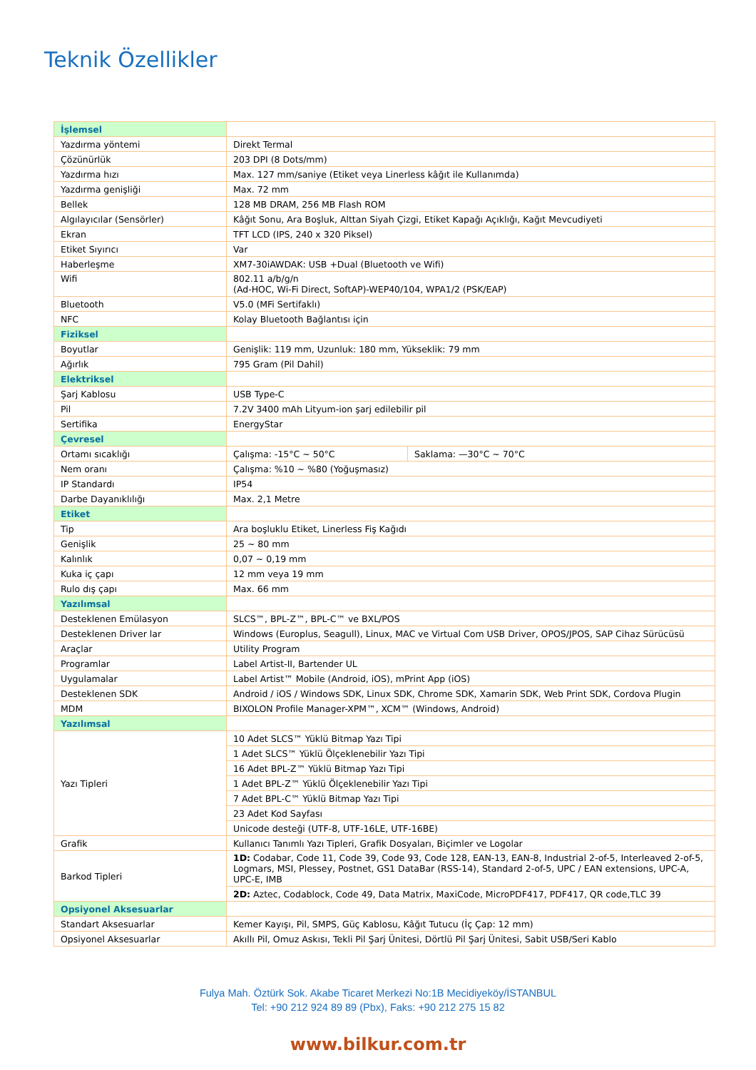Teknik Özellikler
| İşlemsel | | |
| Yazdırma yöntemi | Direkt Termal | |
| Çözünürlük | 203 DPI (8 Dots/mm) | |
| Yazdırma hızı | Max. 127 mm/saniye (Etiket veya Linerless kâğıt ile Kullanımda) | |
| Yazdırma genişliği | Max. 72 mm | |
| Bellek | 128 MB DRAM, 256 MB Flash ROM | |
| Algılayıcılar (Sensörler) | Kâğıt Sonu, Ara Boşluk, Alttan Siyah Çizgi, Etiket Kapağı Açıklığı, Kağıt Mevcudiyeti | |
| Ekran | TFT LCD (IPS, 240 x 320 Piksel) | |
| Etiket Sıyırıcı | Var | |
| Haberleşme | XM7-30iAWDAK: USB +Dual (Bluetooth ve Wifi) | |
| Wifi | 802.11 a/b/g/n (Ad-HOC, Wi-Fi Direct, SoftAP)-WEP40/104, WPA1/2 (PSK/EAP) | |
| Bluetooth | V5.0 (MFi Sertifaklı) | |
| NFC | Kolay Bluetooth Bağlantısı için | |
| Fiziksel | | |
| Boyutlar | Genişlik: 119 mm, Uzunluk: 180 mm, Yükseklik: 79 mm | |
| Ağırlık | 795 Gram (Pil Dahil) | |
| Elektriksel | | |
| Şarj Kablosu | USB Type-C | |
| Pil | 7.2V 3400 mAh Lityum-ion şarj edilebilir pil | |
| Sertifika | EnergyStar | |
| Çevresel | | |
| Ortamı sıcaklığı | Çalışma: -15°C ~ 50°C | Saklama: —30°C ~ 70°C |
| Nem oranı | Çalışma: %10 ~ %80 (Yoğuşmasız) | |
| IP Standardı | IP54 | |
| Darbe Dayanıklılığı | Max. 2,1 Metre | |
| Etiket | | |
| Tip | Ara boşluklu Etiket, Linerless Fiş Kağıdı | |
| Genişlik | 25 ~ 80 mm | |
| Kalınlık | 0,07 ~ 0,19 mm | |
| Kuka iç çapı | 12 mm veya 19 mm | |
| Rulo dış çapı | Max. 66 mm | |
| Yazılımsal | | |
| Desteklenen Emülasyon | SLCS™, BPL-Z™, BPL-C™ ve BXL/POS | |
| Desteklenen Driver lar | Windows (Europlus, Seagull), Linux, MAC ve Virtual Com USB Driver, OPOS/JPOS, SAP Cihaz Sürücüsü | |
| Araçlar | Utility Program | |
| Programlar | Label Artist-II, Bartender UL | |
| Uygulamalar | Label Artist™ Mobile (Android, iOS), mPrint App (iOS) | |
| Desteklenen SDK | Android / iOS / Windows SDK, Linux SDK, Chrome SDK, Xamarin SDK, Web Print SDK, Cordova Plugin | |
| MDM | BIXOLON Profile Manager-XPM™, XCM™ (Windows, Android) | |
| Yazılımsal | | |
| Yazı Tipleri | 10 Adet SLCS™ Yüklü Bitmap Yazı Tipi | |
| | 1 Adet SLCS™ Yüklü Ölçeklenebilir Yazı Tipi | |
| | 16 Adet BPL-Z™ Yüklü Bitmap Yazı Tipi | |
| | 1 Adet BPL-Z™ Yüklü Ölçeklenebilir Yazı Tipi | |
| | 7 Adet BPL-C™ Yüklü Bitmap Yazı Tipi | |
| | 23 Adet Kod Sayfası | |
| | Unicode desteği (UTF-8, UTF-16LE, UTF-16BE) | |
| Grafik | Kullanıcı Tanımlı Yazı Tipleri, Grafik Dosyaları, Biçimler ve Logolar | |
| Barkod Tipleri | 1D: Codabar, Code 11, Code 39, Code 93, Code 128, EAN-13, EAN-8, Industrial 2-of-5, Interleaved 2-of-5, Logmars, MSI, Plessey, Postnet, GS1 DataBar (RSS-14), Standard 2-of-5, UPC / EAN extensions, UPC-A, UPC-E, IMB | |
| | 2D: Aztec, Codablock, Code 49, Data Matrix, MaxiCode, MicroPDF417, PDF417, QR code,TLC 39 | |
| Opsiyonel Aksesuarlar | | |
| Standart Aksesuarlar | Kemer Kayışı, Pil, SMPS, Güç Kablosu, Kâğıt Tutucu (İç Çap: 12 mm) | |
| Opsiyonel Aksesuarlar | Akıllı Pil, Omuz Askısı, Tekli Pil Şarj Ünitesi, Dörtlü Pil Şarj Ünitesi, Sabit USB/Seri Kablo | |
Fulya Mah. Öztürk Sok. Akabe Ticaret Merkezi No:1B Mecidiyeköy/İSTANBUL
Tel: +90 212 924 89 89 (Pbx), Faks: +90 212 275 15 82
www.bilkur.com.tr